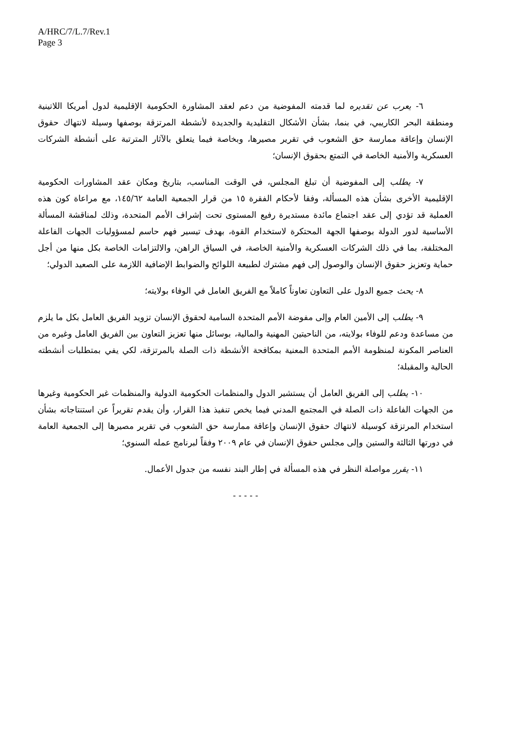A/HRC/7/L.7/Rev.1
Page 3
٦- يعرب عن تقديره لما قدمته المفوضية من دعم لعقد المشاورة الحكومية الإقليمية لدول أمريكا اللاتينية ومنطقة البحر الكاريبي، في بنما، بشأن الأشكال التقليدية والجديدة لأنشطة المرتزقة بوصفها وسيلة لانتهاك حقوق الإنسان وإعاقة ممارسة حق الشعوب في تقرير مصيرها، وبخاصة فيما يتعلق بالآثار المترتبة على أنشطة الشركات العسكرية والأمنية الخاصة في التمتع بحقوق الإنسان؛
٧- يطلب إلى المفوضية أن تبلغ المجلس، في الوقت المناسب، بتاريخ ومكان عقد المشاورات الحكومية الإقليمية الأخرى بشأن هذه المسألة، وفقا لأحكام الفقرة ١٥ من قرار الجمعية العامة ١٤٥/٦٢، مع مراعاة كون هذه العملية قد تؤدي إلى عقد اجتماع مائدة مستديرة رفيع المستوى تحت إشراف الأمم المتحدة، وذلك لمناقشة المسألة الأساسية لدور الدولة بوصفها الجهة المحتكرة لاستخدام القوة، بهدف تيسير فهم حاسم لمسؤوليات الجهات الفاعلة المختلفة، بما في ذلك الشركات العسكرية والأمنية الخاصة، في السياق الراهن، والالتزامات الخاصة بكل منها من أجل حماية وتعزيز حقوق الإنسان والوصول إلى فهم مشترك لطبيعة اللوائح والضوابط الإضافية اللازمة على الصعيد الدولي؛
٨- يحث جميع الدول على التعاون تعاوناً كاملاً مع الفريق العامل في الوفاء بولايته؛
٩- يطلب إلى الأمين العام وإلى مفوضة الأمم المتحدة السامية لحقوق الإنسان تزويد الفريق العامل بكل ما يلزم من مساعدة ودعم للوفاء بولايته، من الناحيتين المهنية والمالية، بوسائل منها تعزيز التعاون بين الفريق العامل وغيره من العناصر المكونة لمنظومة الأمم المتحدة المعنية بمكافحة الأنشطة ذات الصلة بالمرتزقة، لكي يفي بمتطلبات أنشطته الحالية والمقبلة؛
١٠- يطلب إلى الفريق العامل أن يستشير الدول والمنظمات الحكومية الدولية والمنظمات غير الحكومية وغيرها من الجهات الفاعلة ذات الصلة في المجتمع المدني فيما يخص تنفيذ هذا القرار، وأن يقدم تقريراً عن استنتاجاته بشأن استخدام المرتزقة كوسيلة لانتهاك حقوق الإنسان وإعاقة ممارسة حق الشعوب في تقرير مصيرها إلى الجمعية العامة في دورتها الثالثة والستين وإلى مجلس حقوق الإنسان في عام ٢٠٠٩ وفقاً لبرنامج عمله السنوي؛
١١- يقرر مواصلة النظر في هذه المسألة في إطار البند نفسه من جدول الأعمال.
- - - - -